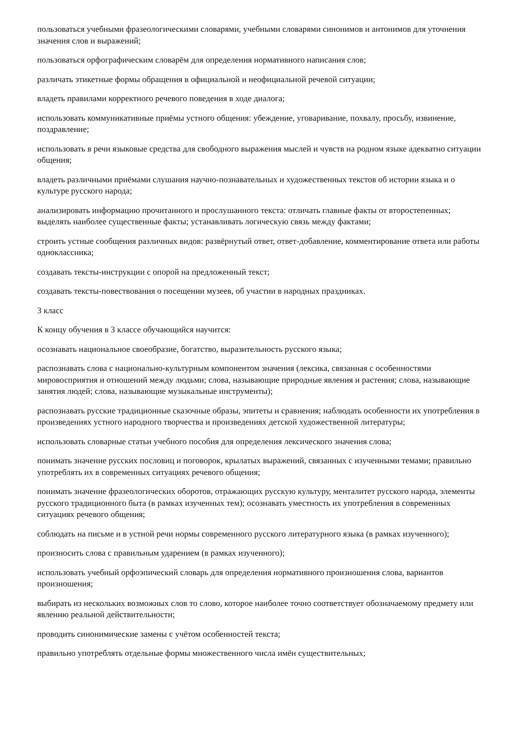пользоваться учебными фразеологическими словарями, учебными словарями синонимов и антонимов для уточнения значения слов и выражений;
пользоваться орфографическим словарём для определения нормативного написания слов;
различать этикетные формы обращения в официальной и неофициальной речевой ситуации;
владеть правилами корректного речевого поведения в ходе диалога;
использовать коммуникативные приёмы устного общения: убеждение, уговаривание, похвалу, просьбу, извинение, поздравление;
использовать в речи языковые средства для свободного выражения мыслей и чувств на родном языке адекватно ситуации общения;
владеть различными приёмами слушания научно-познавательных и художественных текстов об истории языка и о культуре русского народа;
анализировать информацию прочитанного и прослушанного текста: отличать главные факты от второстепенных; выделять наиболее существенные факты; устанавливать логическую связь между фактами;
строить устные сообщения различных видов: развёрнутый ответ, ответ-добавление, комментирование ответа или работы одноклассника;
создавать тексты-инструкции с опорой на предложенный текст;
создавать тексты-повествования о посещении музеев, об участии в народных праздниках.
3 класс
К концу обучения в 3 классе обучающийся научится:
осознавать национальное своеобразие, богатство, выразительность русского языка;
распознавать слова с национально-культурным компонентом значения (лексика, связанная с особенностями мировосприятия и отношений между людьми; слова, называющие природные явления и растения; слова, называющие занятия людей; слова, называющие музыкальные инструменты);
распознавать русские традиционные сказочные образы, эпитеты и сравнения; наблюдать особенности их употребления в произведениях устного народного творчества и произведениях детской художественной литературы;
использовать словарные статьи учебного пособия для определения лексического значения слова;
понимать значение русских пословиц и поговорок, крылатых выражений, связанных с изученными темами; правильно употреблять их в современных ситуациях речевого общения;
понимать значение фразеологических оборотов, отражающих русскую культуру, менталитет русского народа, элементы русского традиционного быта (в рамках изученных тем); осознавать уместность их употребления в современных ситуациях речевого общения;
соблюдать на письме и в устной речи нормы современного русского литературного языка (в рамках изученного);
произносить слова с правильным ударением (в рамках изученного);
использовать учебный орфоэпический словарь для определения нормативного произношения слова, вариантов произношения;
выбирать из нескольких возможных слов то слово, которое наиболее точно соответствует обозначаемому предмету или явлению реальной действительности;
проводить синонимические замены с учётом особенностей текста;
правильно употреблять отдельные формы множественного числа имён существительных;